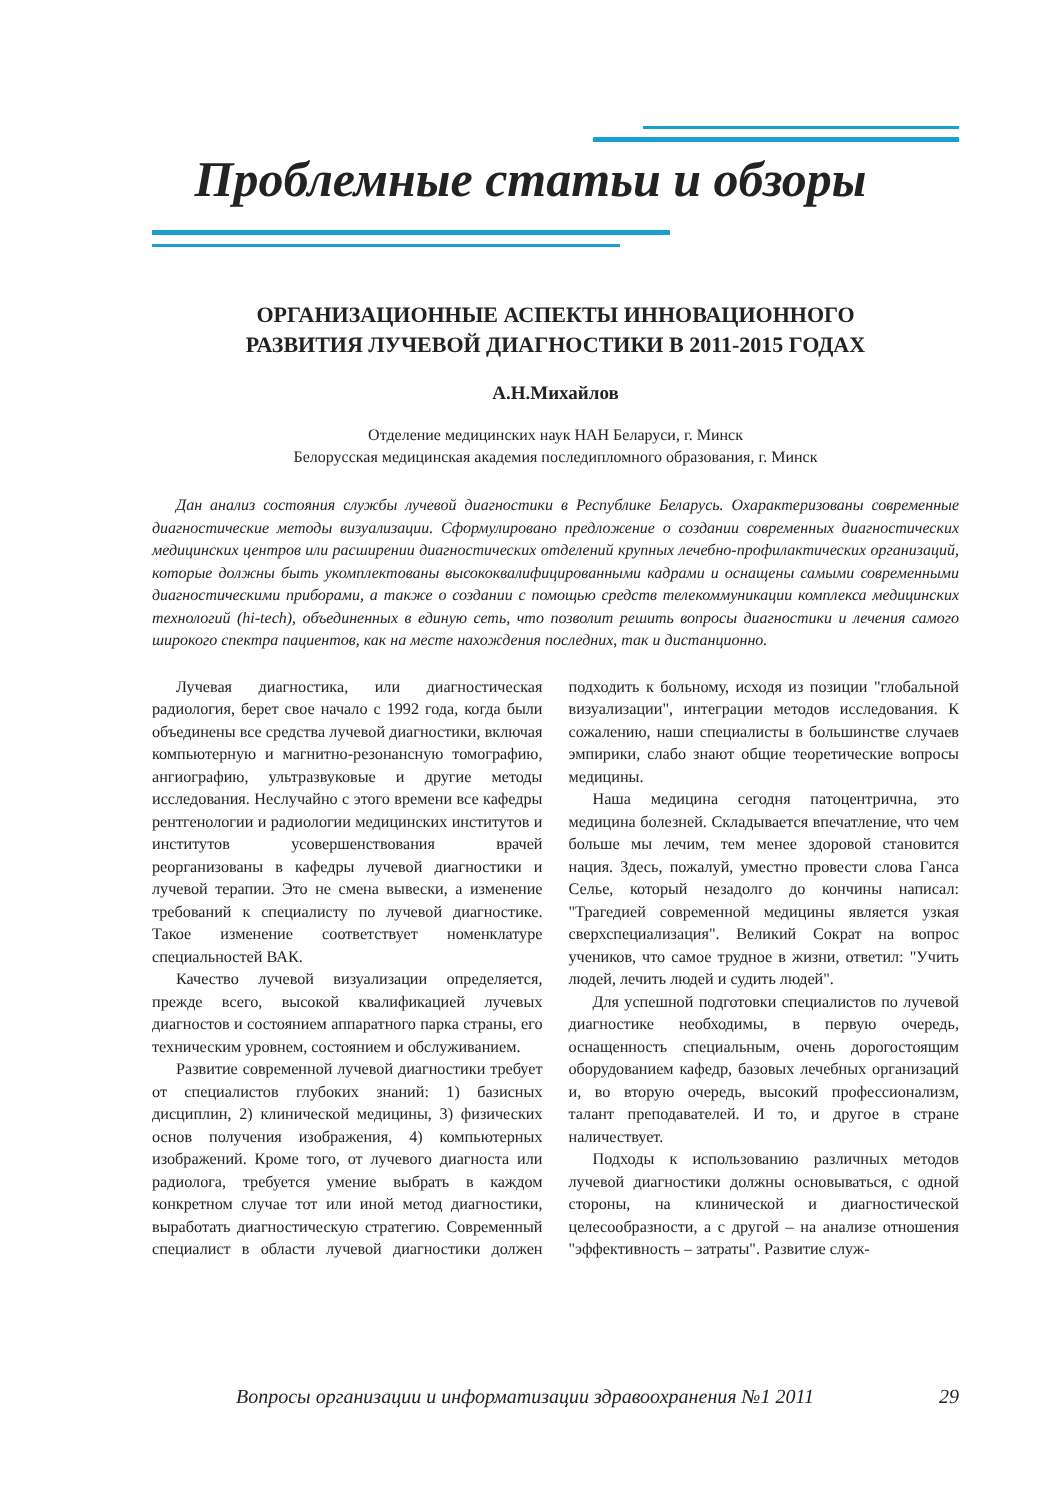Проблемные статьи и обзоры
ОРГАНИЗАЦИОННЫЕ АСПЕКТЫ ИННОВАЦИОННОГО
РАЗВИТИЯ ЛУЧЕВОЙ ДИАГНОСТИКИ В 2011-2015 ГОДАХ
А.Н.Михайлов
Отделение медицинских наук НАН Беларуси, г. Минск
Белорусская медицинская академия последипломного образования, г. Минск
Дан анализ состояния службы лучевой диагностики в Республике Беларусь. Охарактеризованы современные диагностические методы визуализации. Сформулировано предложение о создании современных диагностических медицинских центров или расширении диагностических отделений крупных лечебно-профилактических организаций, которые должны быть укомплектованы высококвалифицированными кадрами и оснащены самыми современными диагностическими приборами, а также о создании с помощью средств телекоммуникации комплекса медицинских технологий (hi-tech), объединенных в единую сеть, что позволит решить вопросы диагностики и лечения самого широкого спектра пациентов, как на месте нахождения последних, так и дистанционно.
Лучевая диагностика, или диагностическая радиология, берет свое начало с 1992 года, когда были объединены все средства лучевой диагностики, включая компьютерную и магнитно-резонансную томографию, ангиографию, ультразвуковые и другие методы исследования. Неслучайно с этого времени все кафедры рентгенологии и радиологии медицинских институтов и институтов усовершенствования врачей реорганизованы в кафедры лучевой диагностики и лучевой терапии. Это не смена вывески, а изменение требований к специалисту по лучевой диагностике. Такое изменение соответствует номенклатуре специальностей ВАК.
Качество лучевой визуализации определяется, прежде всего, высокой квалификацией лучевых диагностов и состоянием аппаратного парка страны, его техническим уровнем, состоянием и обслуживанием.
Развитие современной лучевой диагностики требует от специалистов глубоких знаний: 1) базисных дисциплин, 2) клинической медицины, 3) физических основ получения изображения, 4) компьютерных изображений. Кроме того, от лучевого диагноста или радиолога, требуется умение выбрать в каждом конкретном случае тот или иной метод диагностики, выработать диагностическую стратегию. Современный специалист в области лучевой диагностики должен подходить к больному, исходя из позиции "глобальной визуализации", интеграции методов исследования. К сожалению, наши специалисты в большинстве случаев эмпирики, слабо знают общие теоретические вопросы медицины.
Наша медицина сегодня патоцентрична, это медицина болезней. Складывается впечатление, что чем больше мы лечим, тем менее здоровой становится нация. Здесь, пожалуй, уместно провести слова Ганса Селье, который незадолго до кончины написал: "Трагедией современной медицины является узкая сверхспециализация". Великий Сократ на вопрос учеников, что самое трудное в жизни, ответил: "Учить людей, лечить людей и судить людей".
Для успешной подготовки специалистов по лучевой диагностике необходимы, в первую очередь, оснащенность специальным, очень дорогостоящим оборудованием кафедр, базовых лечебных организаций и, во вторую очередь, высокий профессионализм, талант преподавателей. И то, и другое в стране наличествует.
Подходы к использованию различных методов лучевой диагностики должны основываться, с одной стороны, на клинической и диагностической целесообразности, а с другой – на анализе отношения "эффективность – затраты". Развитие служ-
Вопросы организации и информатизации здравоохранения №1 2011 29